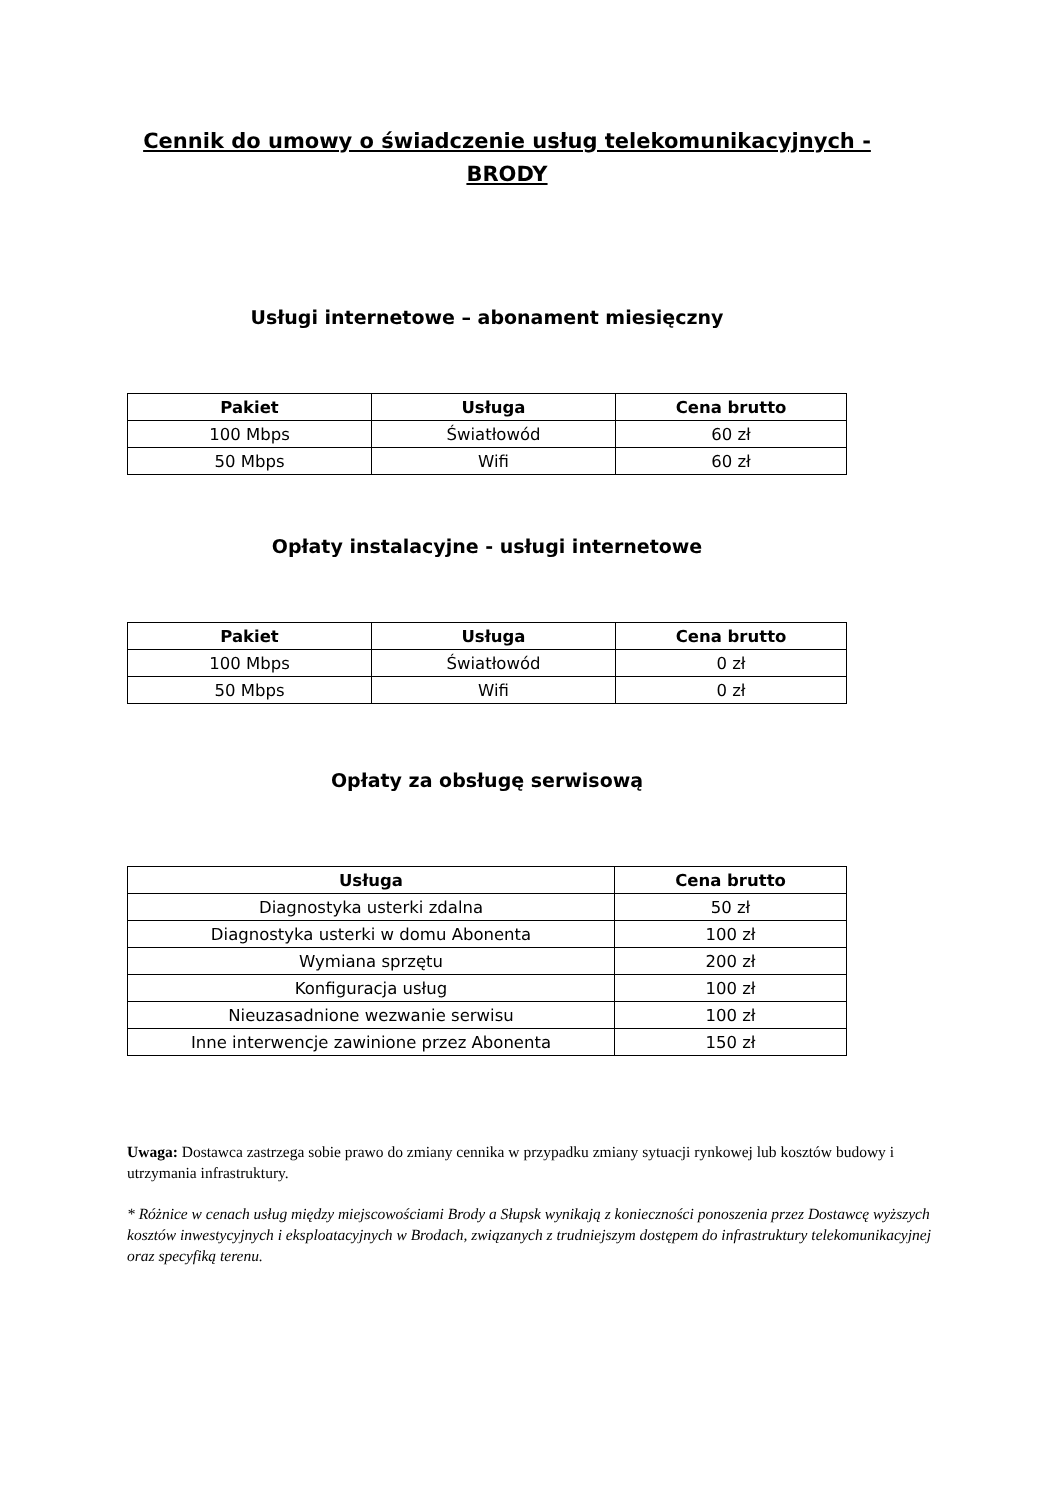Cennik do umowy o świadczenie usług telekomunikacyjnych - BRODY
Usługi internetowe – abonament miesięczny
| Pakiet | Usługa | Cena brutto |
| --- | --- | --- |
| 100 Mbps | Światłowód | 60 zł |
| 50 Mbps | Wifi | 60 zł |
Opłaty instalacyjne - usługi internetowe
| Pakiet | Usługa | Cena brutto |
| --- | --- | --- |
| 100 Mbps | Światłowód | 0 zł |
| 50 Mbps | Wifi | 0 zł |
Opłaty za obsługę serwisową
| Usługa | Cena brutto |
| --- | --- |
| Diagnostyka usterki zdalna | 50 zł |
| Diagnostyka usterki w domu Abonenta | 100 zł |
| Wymiana sprzętu | 200 zł |
| Konfiguracja usług | 100 zł |
| Nieuzasadnione wezwanie serwisu | 100 zł |
| Inne interwencje zawinione przez Abonenta | 150 zł |
Uwaga: Dostawca zastrzega sobie prawo do zmiany cennika w przypadku zmiany sytuacji rynkowej lub kosztów budowy i utrzymania infrastruktury.
* Różnice w cenach usług między miejscowościami Brody a Słupsk wynikają z konieczności ponoszenia przez Dostawcę wyższych kosztów inwestycyjnych i eksploatacyjnych w Brodach, związanych z trudniejszym dostępem do infrastruktury telekomunikacyjnej oraz specyfiką terenu.